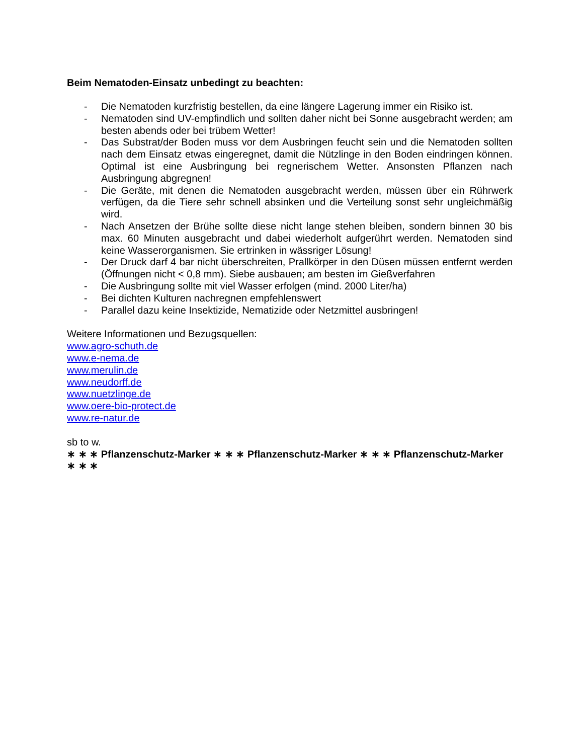Beim Nematoden-Einsatz unbedingt zu beachten:
- Die Nematoden kurzfristig bestellen, da eine längere Lagerung immer ein Risiko ist.
- Nematoden sind UV-empfindlich und sollten daher nicht bei Sonne ausgebracht werden; am besten abends oder bei trübem Wetter!
- Das Substrat/der Boden muss vor dem Ausbringen feucht sein und die Nematoden sollten nach dem Einsatz etwas eingeregnet, damit die Nützlinge in den Boden eindringen können. Optimal ist eine Ausbringung bei regnerischem Wetter. Ansonsten Pflanzen nach Ausbringung abgregnen!
- Die Geräte, mit denen die Nematoden ausgebracht werden, müssen über ein Rührwerk verfügen, da die Tiere sehr schnell absinken und die Verteilung sonst sehr ungleichmäßig wird.
- Nach Ansetzen der Brühe sollte diese nicht lange stehen bleiben, sondern binnen 30 bis max. 60 Minuten ausgebracht und dabei wiederholt aufgerührt werden. Nematoden sind keine Wasserorganismen. Sie ertrinken in wässriger Lösung!
- Der Druck darf 4 bar nicht überschreiten, Prallkörper in den Düsen müssen entfernt werden (Öffnungen nicht < 0,8 mm). Siebe ausbauen; am besten im Gießverfahren
- Die Ausbringung sollte mit viel Wasser erfolgen (mind. 2000 Liter/ha)
- Bei dichten Kulturen nachregnen empfehlenswert
- Parallel dazu keine Insektizide, Nematizide oder Netzmittel ausbringen!
Weitere Informationen und Bezugsquellen:
www.agro-schuth.de
www.e-nema.de
www.merulin.de
www.neudorff.de
www.nuetzlinge.de
www.oere-bio-protect.de
www.re-natur.de
sb to w.
∗ ∗ ∗ Pflanzenschutz-Marker ∗ ∗ ∗ Pflanzenschutz-Marker ∗ ∗ ∗ Pflanzenschutz-Marker ∗ ∗ ∗